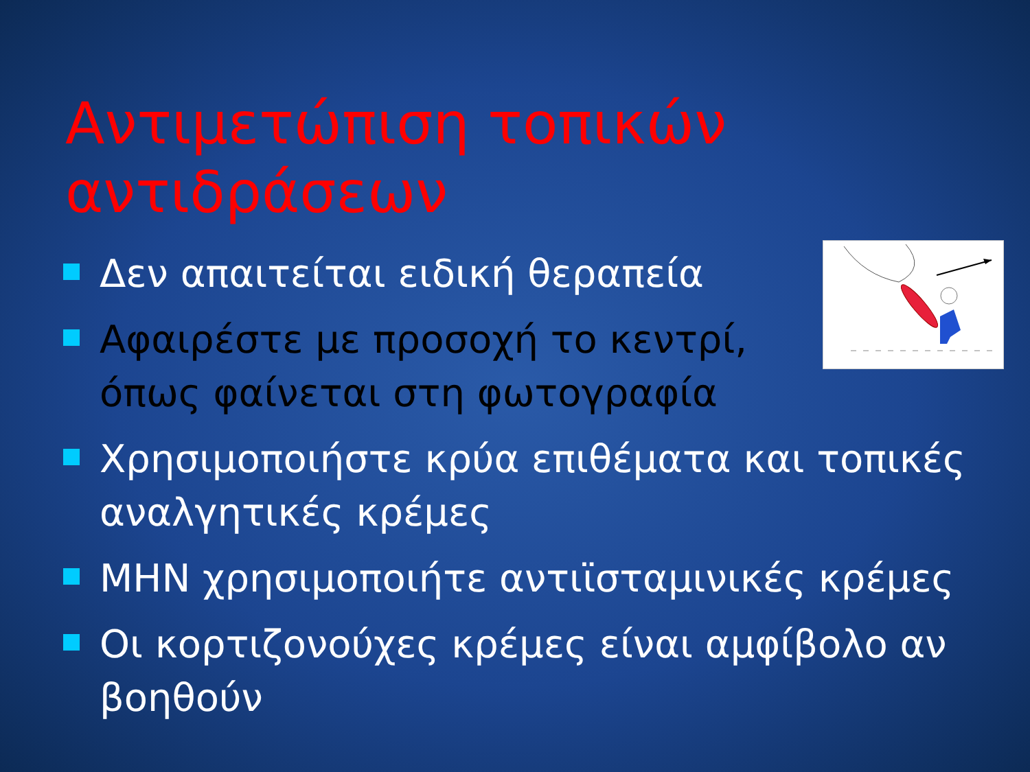Αντιμετώπιση τοπικών αντιδράσεων
Δεν απαιτείται ειδική θεραπεία
Αφαιρέστε με προσοχή το κεντρί, όπως φαίνεται στη φωτογραφία
Χρησιμοποιήστε κρύα επιθέματα και τοπικές αναλγητικές κρέμες
ΜΗΝ χρησιμοποιήτε αντιϊσταμινικές κρέμες
Οι κορτιζονούχες κρέμες είναι αμφίβολο αν βοηθούν